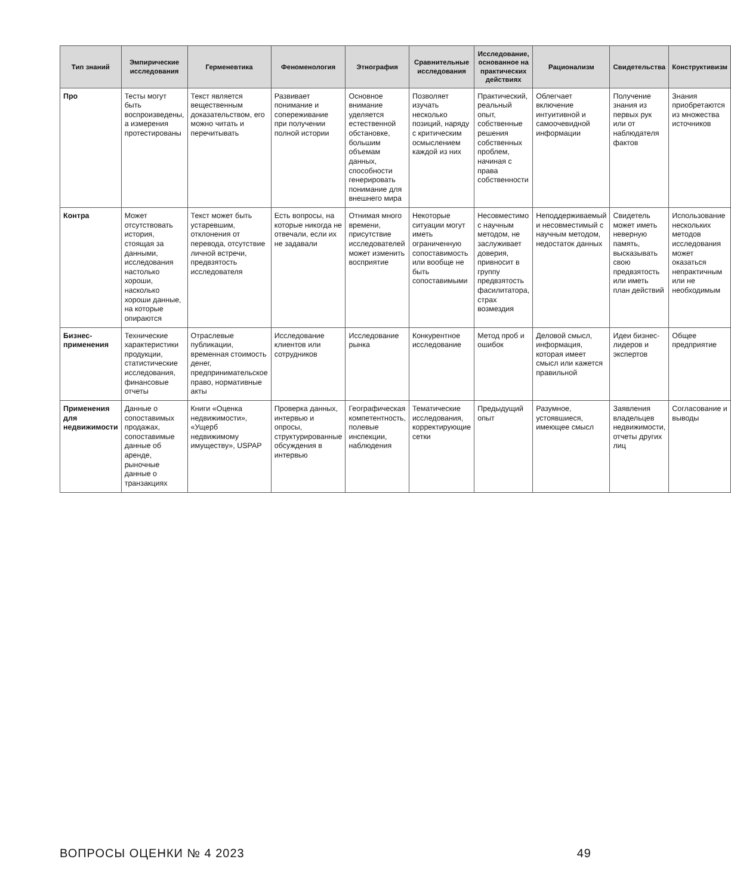| Тип знаний | Эмпирические исследования | Герменевтика | Феноменология | Этнография | Сравнительные исследования | Исследование, основанное на практических действиях | Рационализм | Свидетельства | Конструктивизм |
| --- | --- | --- | --- | --- | --- | --- | --- | --- | --- |
| Про | Тесты могут быть воспроизведены, а измерения протестированы | Текст является вещественным доказательством, его можно читать и перечитывать | Развивает понимание и сопереживание при получении полной истории | Основное внимание уделяется естественной обстановке, большим объемам данных, способности генерировать понимание для внешнего мира | Позволяет изучать несколько позиций, наряду с критическим осмыслением каждой из них | Практический, реальный опыт, собственные решения собственных проблем, начиная с права собственности | Облегчает включение интуитивной и самоочевидной информации | Получение знания из первых рук или от наблюдателя фактов | Знания приобретаются из множества источников |
| Контра | Может отсутствовать история, стоящая за данными, исследования настолько хороши, насколько хороши данные, на которые опираются | Текст может быть устаревшим, отклонения от перевода, отсутствие личной встречи, предвзятость исследователя | Есть вопросы, на которые никогда не отвечали, если их не задавали | Отнимая много времени, присутствие исследователей может изменить восприятие | Некоторые ситуации могут иметь ограниченную сопоставимость или вообще не быть сопоставимыми | Несовместимо с научным методом, не заслуживает доверия, привносит в группу предвзятость фасилитатора, страх возмездия | Неподдерживаемый и несовместимый с научным методом, недостаток данных | Свидетель может иметь неверную память, высказывать свою предвзятость или иметь план действий | Использование нескольких методов исследования может оказаться непрактичным или не необходимым |
| Бизнес-применения | Технические характеристики продукции, статистические исследования, финансовые отчеты | Отраслевые публикации, временная стоимость денег, предпринимательское право, нормативные акты | Исследование клиентов или сотрудников | Исследование рынка | Конкурентное исследование | Метод проб и ошибок | Деловой смысл, информация, которая имеет смысл или кажется правильной | Идеи бизнес-лидеров и экспертов | Общее предприятие |
| Применения для недвижимости | Данные о сопоставимых продажах, сопоставимые данные об аренде, рыночные данные о транзакциях | Книги «Оценка недвижимости», «Ущерб недвижимому имуществу», USPAP | Проверка данных, интервью и опросы, структурированные обсуждения в интервью | Географическая компетентность, полевые инспекции, наблюдения | Тематические исследования, корректирующие сетки | Предыдущий опыт | Разумное, устоявшиеся, имеющее смысл | Заявления владельцев недвижимости, отчеты других лиц | Согласование и выводы |
ВОПРОСЫ ОЦЕНКИ № 4 2023 49